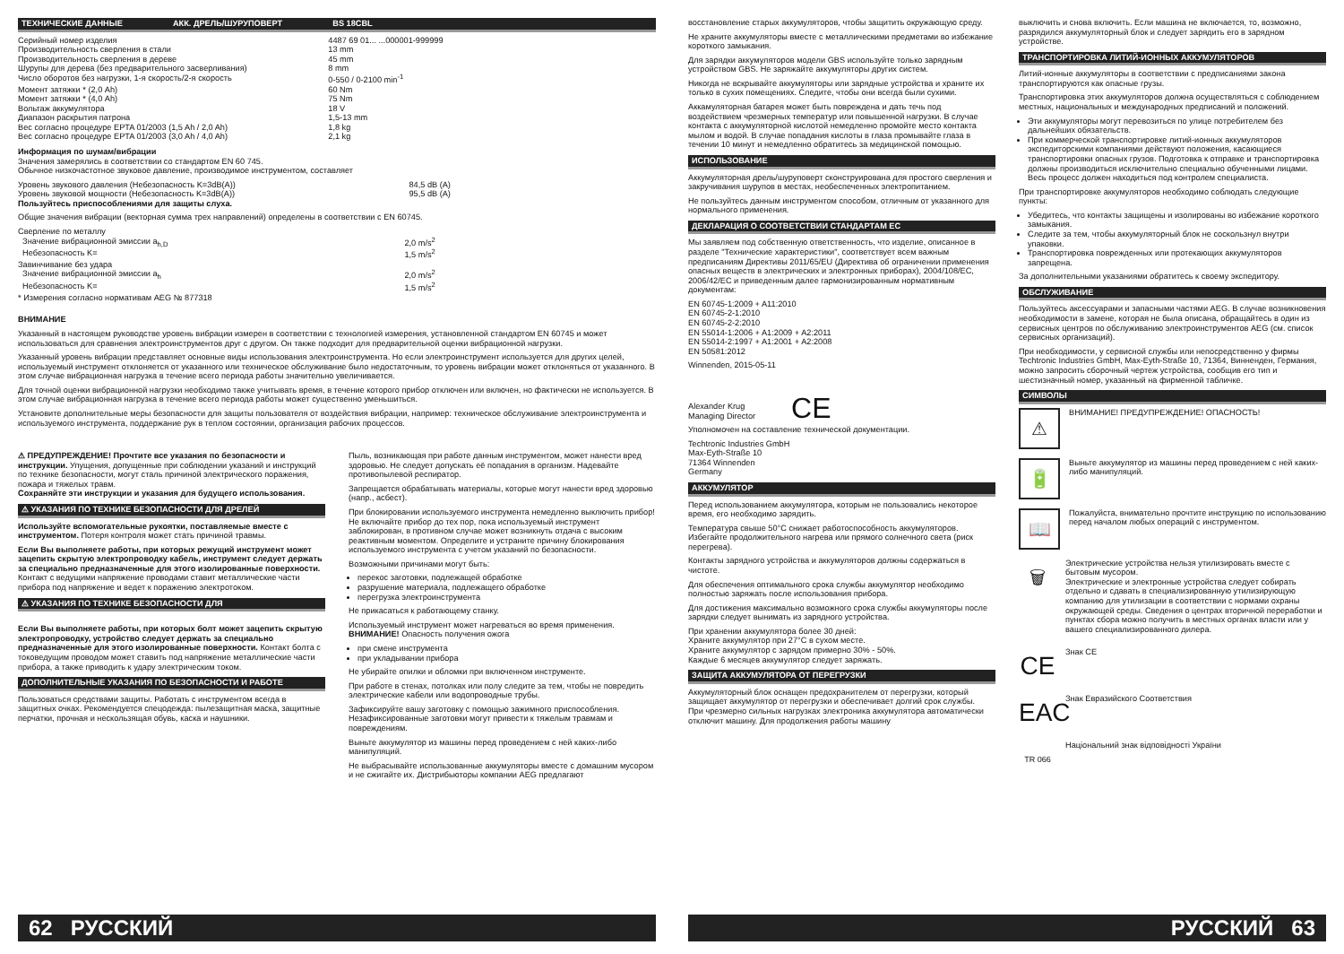ТЕХНИЧЕСКИЕ ДАННЫЕ АКК. ДРЕЛЬ/ШУРУПОВЕРТ BS 18CBL
| Серийный номер изделия | 4487 69 01... ...000001-999999 |
| Производительность сверления в стали | 13 mm |
| Производительность сверления в дереве | 45 mm |
| Шурупы для дерева (без предварительного засверливания) | 8 mm |
| Число оборотов без нагрузки, 1-я скорость/2-я скорость | 0-550 / 0-2100 min<sup>-1</sup> |
| Момент затяжки * (2,0 Ah) | 60 Nm |
| Момент затяжки * (4,0 Ah) | 75 Nm |
| Вольтаж аккумулятора | 18 V |
| Диапазон раскрытия патрона | 1,5-13 mm |
| Вес согласно процедуре EPTA 01/2003 (1,5 Ah / 2,0 Ah) | 1,8 kg |
| Вес согласно процедуре EPTA 01/2003 (3,0 Ah / 4,0 Ah) | 2,1 kg |
Информация по шумам/вибрации
Значения замерялись в соответствии со стандартом EN 60 745.
Обычное низкочастотное звуковое давление, производимое инструментом, составляет
| Уровень звукового давления (Небезопасность K=3dB(A)) | 84,5 dB (A) |
| Уровень звуковой мощности (Небезопасность K=3dB(A)) | 95,5 dB (A) |
Пользуйтесь приспособлениями для защиты слуха.
Общие значения вибрации (векторная сумма трех направлений) определены в соответствии с EN 60745.
| Сверление по металлу | |
| Значение вибрационной эмиссии a<sub>h,D</sub> | 2,0 m/s<sup>2</sup> |
| Небезопасность K= | 1,5 m/s<sup>2</sup> |
| Завинчивание без удара | |
| Значение вибрационной эмиссии a<sub>h</sub> | 2,0 m/s<sup>2</sup> |
| Небезопасность K= | 1,5 m/s<sup>2</sup> |
* Измерения согласно нормативам AEG № 877318
ВНИМАНИЕ
Указанный в настоящем руководстве уровень вибрации измерен в соответствии с технологией измерения, установленной стандартом EN 60745 и может использоваться для сравнения электроинструментов друг с другом. Он также подходит для предварительной оценки вибрационной нагрузки.
Указанный уровень вибрации представляет основные виды использования электроинструмента. Но если электроинструмент используется для других целей, используемый инструмент отклоняется от указанного или техническое обслуживание было недостаточным, то уровень вибрации может отклоняться от указанного. В этом случае вибрационная нагрузка в течение всего периода работы значительно увеличивается.
Для точной оценки вибрационной нагрузки необходимо также учитывать время, в течение которого прибор отключен или включен, но фактически не используется. В этом случае вибрационная нагрузка в течение всего периода работы может существенно уменьшиться.
Установите дополнительные меры безопасности для защиты пользователя от воздействия вибрации, например: техническое обслуживание электроинструмента и используемого инструмента, поддержание рук в теплом состоянии, организация рабочих процессов.
⚠ ПРЕДУПРЕЖДЕНИЕ! Прочтите все указания по безопасности и инструкции. Упущения, допущенные при соблюдении указаний и инструкций по технике безопасности, могут сталь причиной электрического поражения, пожара и тяжелых травм.
Сохраняйте эти инструкции и указания для будущего использования.
⚠ УКАЗАНИЯ ПО ТЕХНИКЕ БЕЗОПАСНОСТИ ДЛЯ ДРЕЛЕЙ
Используйте вспомогательные рукоятки, поставляемые вместе с инструментом. Потеря контроля может стать причиной травмы.
Если Вы выполняете работы, при которых режущий инструмент может зацепить скрытую электропроводку кабель, инструмент следует держать за специально предназначенные для этого изолированные поверхности. Контакт с ведущими напряжение проводами ставит металлические части прибора под напряжение и ведет к поражению электротоком.
⚠ УКАЗАНИЯ ПО ТЕХНИКЕ БЕЗОПАСНОСТИ ДЛЯ
Если Вы выполняете работы, при которых болт может зацепить скрытую электропроводку, устройство следует держать за специально предназначенные для этого изолированные поверхности. Контакт болта с токоведущим проводом может ставить под напряжение металлические части прибора, а также приводить к удару электрическим током.
ДОПОЛНИТЕЛЬНЫЕ УКАЗАНИЯ ПО БЕЗОПАСНОСТИ И РАБОТЕ
Пользоваться средствами защиты. Работать с инструментом всегда в защитных очках. Рекомендуется спецодежда: пылезащитная маска, защитные перчатки, прочная и нескользящая обувь, каска и наушники.
Пыль, возникающая при работе данным инструментом, может нанести вред здоровью. Не следует допускать её попадания в организм. Надевайте противопылевой респиратор.
Запрещается обрабатывать материалы, которые могут нанести вред здоровью (напр., асбест).
При блокировании используемого инструмента немедленно выключить прибор! Не включайте прибор до тех пор, пока используемый инструмент заблокирован, в противном случае может возникнуть отдача с высоким реактивным моментом. Определите и устраните причину блокирования используемого инструмента с учетом указаний по безопасности.
Возможными причинами могут быть:
перекос заготовки, подлежащей обработке
разрушение материала, подлежащего обработке
перегрузка электроинструмента
Не прикасаться к работающему станку.
Используемый инструмент может нагреваться во время применения.
ВНИМАНИЕ! Опасность получения ожога
при смене инструмента
при укладывании прибора
Не убирайте опилки и обломки при включенном инструменте.
При работе в стенах, потолках или полу следите за тем, чтобы не повредить электрические кабели или водопроводные трубы.
Зафиксируйте вашу заготовку с помощью зажимного приспособления. Незафиксированные заготовки могут привести к тяжелым травмам и повреждениям.
Выньте аккумулятор из машины перед проведением с ней каких-либо манипуляций.
Не выбрасывайте использованные аккумуляторы вместе с домашним мусором и не сжигайте их. Дистрибьюторы компании AEG предлагают
62 РУССКИЙ
восстановление старых аккумуляторов, чтобы защитить окружающую среду.
Не храните аккумуляторы вместе с металлическими предметами во избежание короткого замыкания.
Для зарядки аккумуляторов модели GBS используйте только зарядным устройством GBS. Не заряжайте аккумуляторы других систем.
Никогда не вскрывайте аккумуляторы или зарядные устройства и храните их только в сухих помещениях. Следите, чтобы они всегда были сухими.
Аккамуляторная батарея может быть повреждена и дать течь под воздействием чрезмерных температур или повышенной нагрузки. В случае контакта с аккумуляторной кислотой немедленно промойте место контакта мылом и водой. В случае попадания кислоты в глаза промывайте глаза в течении 10 минут и немедленно обратитесь за медицинской помощью.
ИСПОЛЬЗОВАНИЕ
Аккумуляторная дрель/шуруповерт сконструирована для простого сверления и закручивания шурупов в местах, необеспеченных электропитанием.
Не пользуйтесь данным инструментом способом, отличным от указанного для нормального применения.
ДЕКЛАРАЦИЯ О СООТВЕТСТВИИ СТАНДАРТАМ ЕС
Мы заявляем под собственную ответственность, что изделие, описанное в разделе "Технические характеристики", соответствует всем важным предписаниям Директивы 2011/65/EU (Директива об ограничении применения опасных веществ в электрических и электронных приборах), 2004/108/EC, 2006/42/EC и приведенным далее гармонизированным нормативным документам:
EN 60745-1:2009 + A11:2010
EN 60745-2-1:2010
EN 60745-2-2:2010
EN 55014-1:2006 + A1:2009 + A2:2011
EN 55014-2:1997 + A1:2001 + A2:2008
EN 50581:2012
Winnenden, 2015-05-11
Alexander Krug
Managing Director
CE
Уполномочен на составление технической документации.
Techtronic Industries GmbH
Max-Eyth-Straße 10
71364 Winnenden
Germany
АККУМУЛЯТОР
Перед использованием аккумулятора, которым не пользовались некоторое время, его необходимо зарядить.
Температура свыше 50°C снижает работоспособность аккумуляторов. Избегайте продолжительного нагрева или прямого солнечного света (риск перегрева).
Контакты зарядного устройства и аккумуляторов должны содержаться в чистоте.
Для обеспечения оптимального срока службы аккумулятор необходимо полностью заряжать после использования прибора.
Для достижения максимально возможного срока службы аккумуляторы после зарядки следует вынимать из зарядного устройства.
При хранении аккумулятора более 30 дней:
Храните аккумулятор при 27°C в сухом месте.
Храните аккумулятор с зарядом примерно 30% - 50%.
Каждые 6 месяцев аккумулятор следует заряжать.
ЗАЩИТА АККУМУЛЯТОРА ОТ ПЕРЕГРУЗКИ
Аккумуляторный блок оснащен предохранителем от перегрузки, который защищает аккумулятор от перегрузки и обеспечивает долгий срок службы.
При чрезмерно сильных нагрузках электроника аккумулятора автоматически отключит машину. Для продолжения работы машину
выключить и снова включить. Если машина не включается, то, возможно, разрядился аккумуляторный блок и следует зарядить его в зарядном устройстве.
ТРАНСПОРТИРОВКА ЛИТИЙ-ИОННЫХ АККУМУЛЯТОРОВ
Литий-ионные аккумуляторы в соответствии с предписаниями закона транспортируются как опасные грузы.
Транспортировка этих аккумуляторов должна осуществляться с соблюдением местных, национальных и международных предписаний и положений.
Эти аккумуляторы могут перевозиться по улице потребителем без дальнейших обязательств.
При коммерческой транспортировке литий-ионных аккумуляторов экспедиторскими компаниями действуют положения, касающиеся транспортировки опасных грузов. Подготовка к отправке и транспортировка должны производиться исключительно специально обученными лицами. Весь процесс должен находиться под контролем специалиста.
При транспортировке аккумуляторов необходимо соблюдать следующие пункты:
Убедитесь, что контакты защищены и изолированы во избежание короткого замыкания.
Следите за тем, чтобы аккумуляторный блок не соскользнул внутри упаковки.
Транспортировка поврежденных или протекающих аккумуляторов запрещена.
За дополнительными указаниями обратитесь к своему экспедитору.
ОБСЛУЖИВАНИЕ
Пользуйтесь аксессуарами и запасными частями AEG. В случае возникновения необходимости в замене, которая не была описана, обращайтесь в один из сервисных центров по обслуживанию электроинструментов AEG (см. список сервисных организаций).
При необходимости, у сервисной службы или непосредственно у фирмы Techtronic Industries GmbH, Max-Eyth-Straße 10, 71364, Винненден, Германия, можно запросить сборочный чертеж устройства, сообщив его тип и шестизначный номер, указанный на фирменной табличке.
СИМВОЛЫ
⚠
ВНИМАНИЕ! ПРЕДУПРЕЖДЕНИЕ! ОПАСНОСТЬ!
🔋
Выньте аккумулятор из машины перед проведением с ней каких-либо манипуляций.
📖
Пожалуйста, внимательно прочтите инструкцию по использованию перед началом любых операций с инструментом.
🗑
Электрические устройства нельзя утилизировать вместе с бытовым мусором.
Электрические и электронные устройства следует собирать отдельно и сдавать в специализированную утилизирующую компанию для утилизации в соответствии с нормами охраны окружающей среды. Сведения о центрах вторичной переработки и пунктах сбора можно получить в местных органах власти или у вашего специализированного дилера.
CE
Знак CE
EAC
Знак Евразийского Соответствия
TR 066
Національний знак відповідності України
РУССКИЙ 63